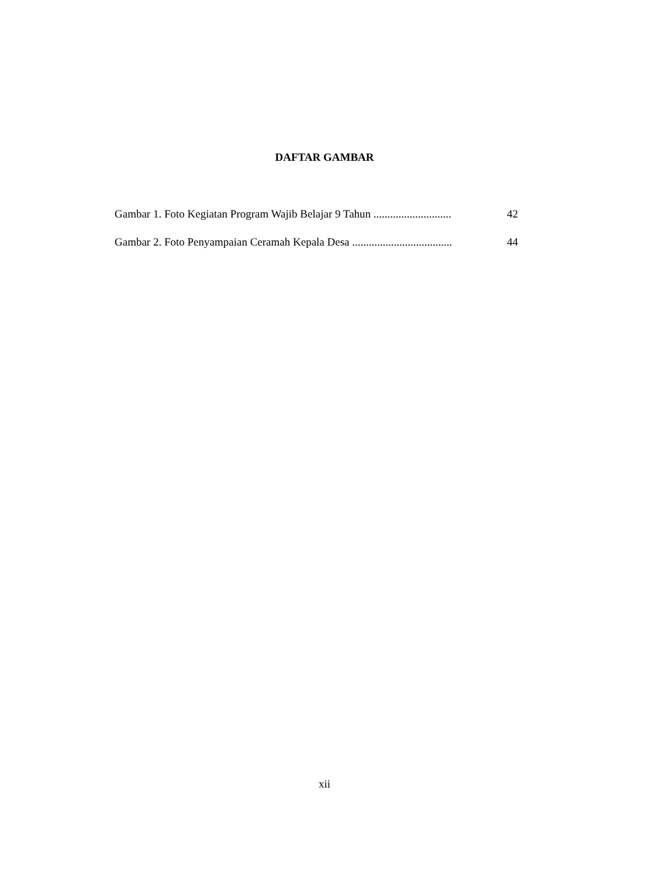DAFTAR GAMBAR
Gambar 1. Foto Kegiatan Program Wajib Belajar 9 Tahun ............................ 42
Gambar 2. Foto Penyampaian Ceramah Kepala Desa .................................... 44
xii